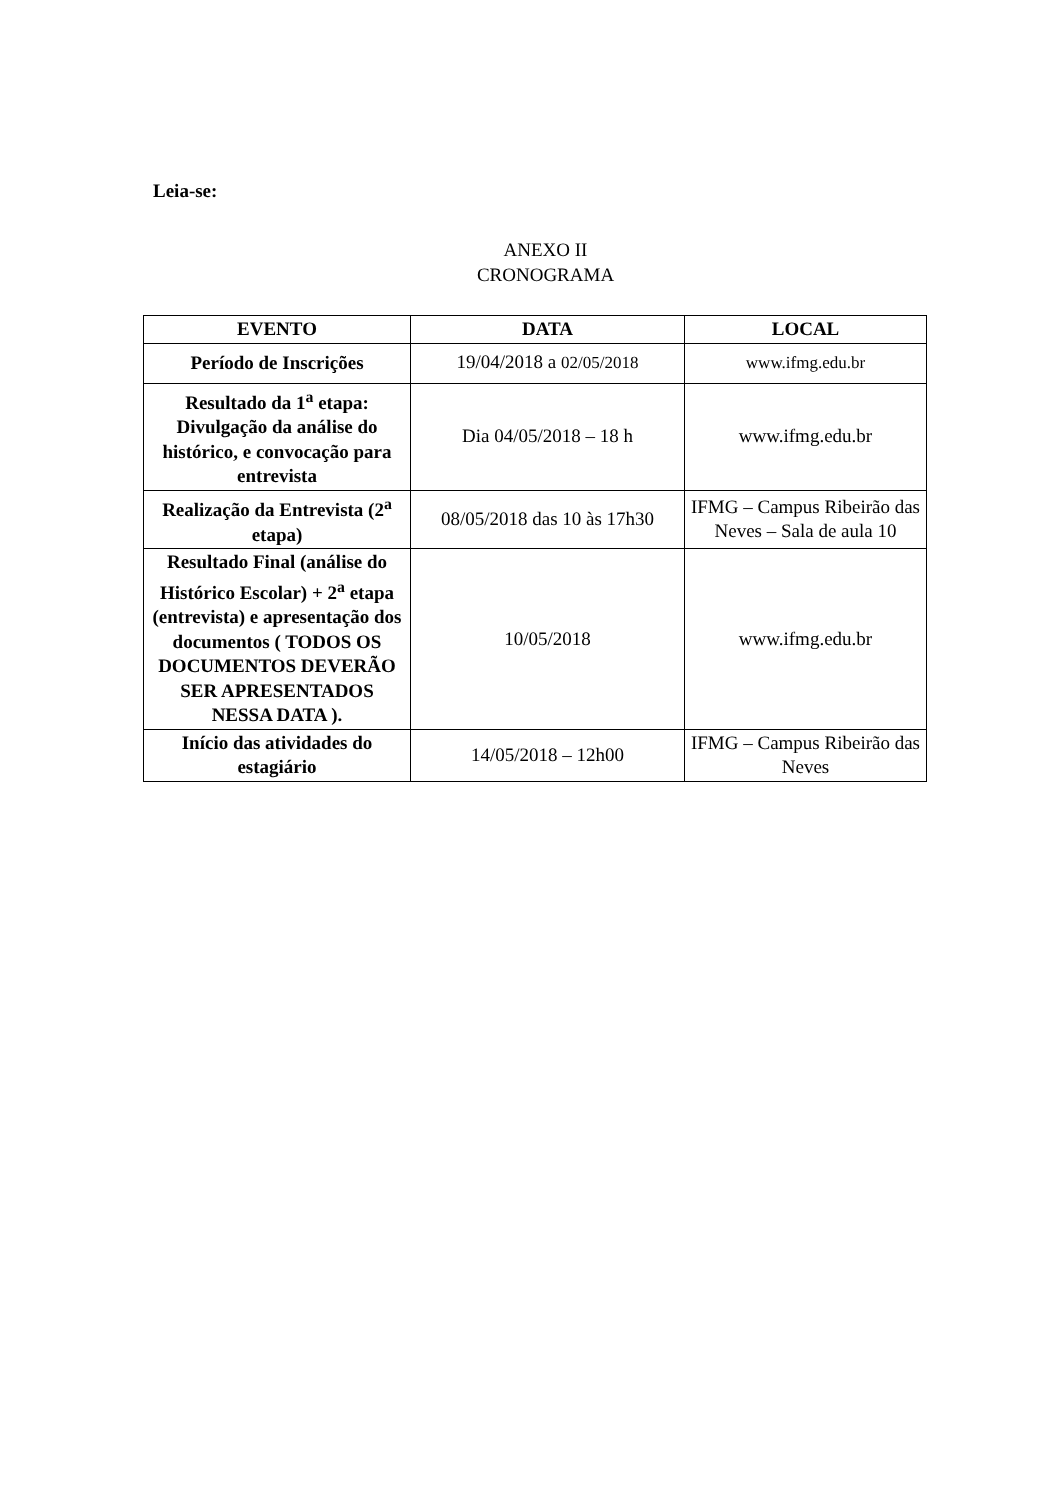Leia-se:
ANEXO II
CRONOGRAMA
| EVENTO | DATA | LOCAL |
| --- | --- | --- |
| Período de Inscrições | 19/04/2018 a 02/05/2018 | www.ifmg.edu.br |
| Resultado da 1<sup>a</sup> etapa: Divulgação da análise do histórico, e convocação para entrevista | Dia 04/05/2018 – 18 h | www.ifmg.edu.br |
| Realização da Entrevista (2<sup>a</sup> etapa) | 08/05/2018 das 10 às 17h30 | IFMG – Campus Ribeirão das Neves – Sala de aula 10 |
| Resultado Final (análise do Histórico Escolar) + 2<sup>a</sup> etapa (entrevista) e apresentação dos documentos ( TODOS OS DOCUMENTOS DEVERÃO SER APRESENTADOS NESSA DATA ). | 10/05/2018 | www.ifmg.edu.br |
| Início das atividades do estagiário | 14/05/2018 – 12h00 | IFMG – Campus Ribeirão das Neves |